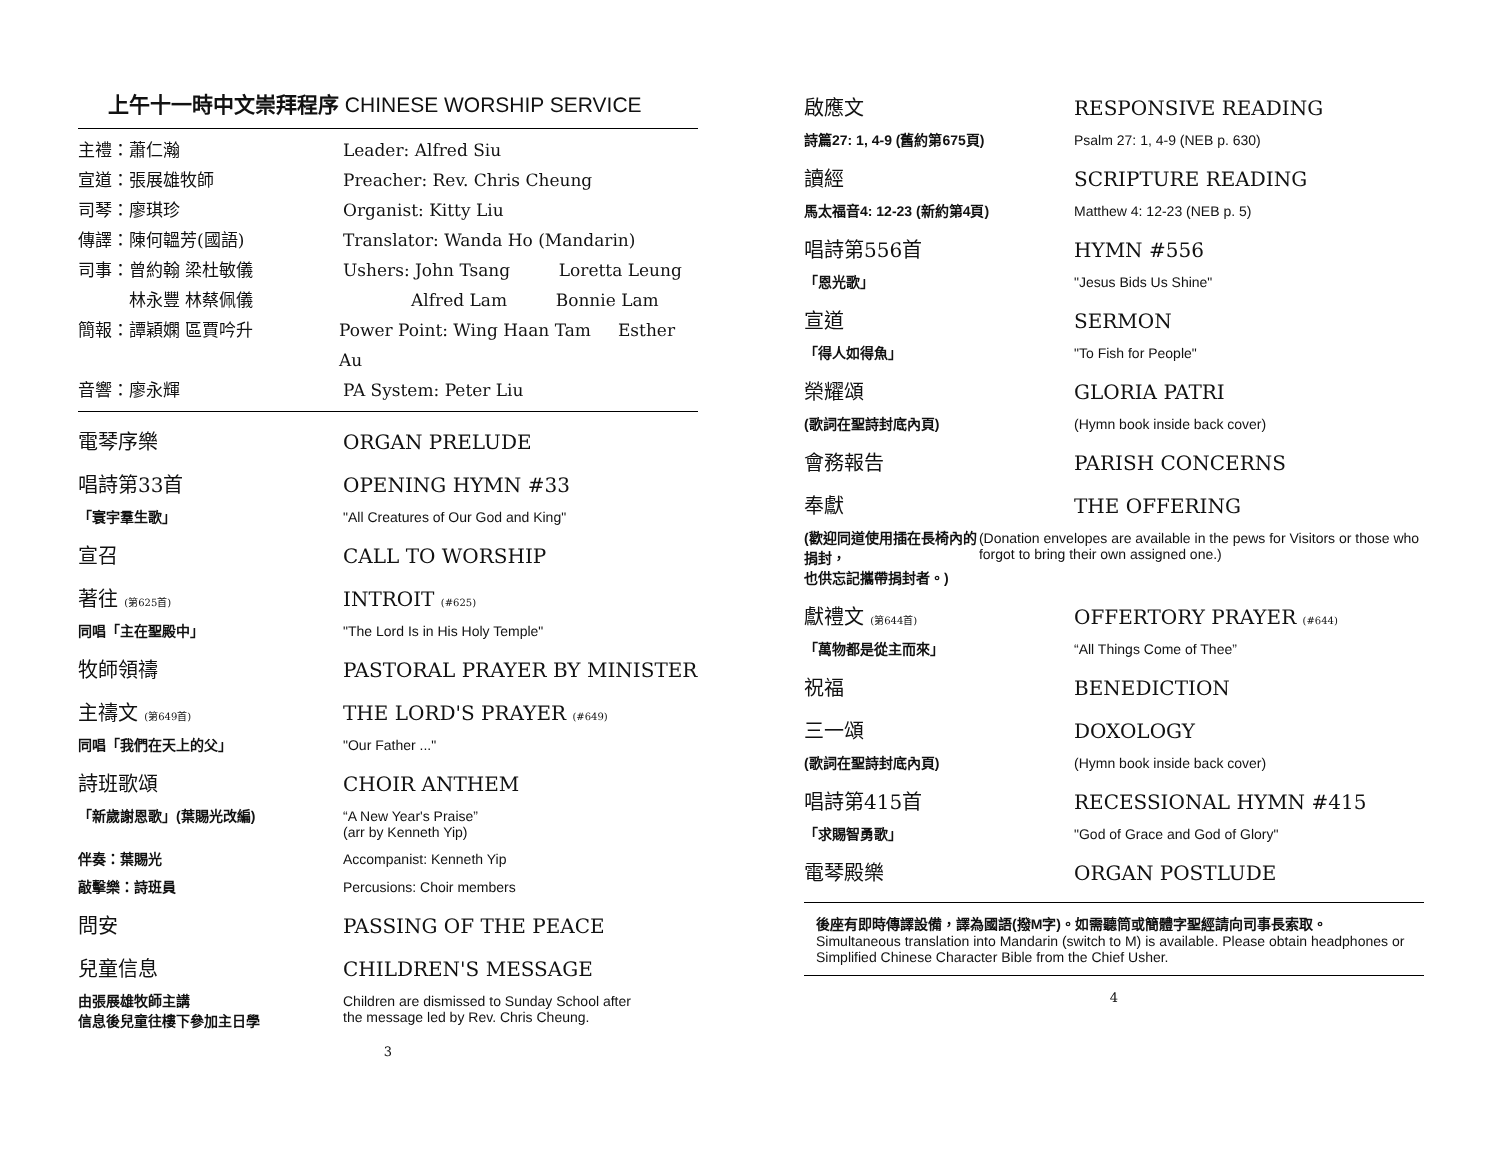上午十一時中文崇拜程序 CHINESE WORSHIP SERVICE
主禮：蕭仁瀚 Leader: Alfred Siu
宣道：張展雄牧師 Preacher: Rev. Chris Cheung
司琴：廖琪珍 Organist: Kitty Liu
傳譯：陳何韞芳(國語) Translator: Wanda Ho (Mandarin)
司事：曾約翰 梁杜敏儀 Ushers: John Tsang Loretta Leung
　　　林永豐 林蔡佩儀 　　　　Alfred Lam Bonnie Lam
簡報：譚穎嫻 區賈吟升 Power Point: Wing Haan Tam Esther Au
音響：廖永輝 PA System: Peter Liu
電琴序樂 ORGAN PRELUDE
唱詩第33首 OPENING HYMN #33
「寰宇羣生歌」 "All Creatures of Our God and King"
宣召 CALL TO WORSHIP
著往 (第625首)
INTROIT (#625)
同唱「主在聖殿中」 "The Lord Is in His Holy Temple"
牧師領禱 PASTORAL PRAYER BY MINISTER
主禱文 (第649首)
THE LORD'S PRAYER (#649)
同唱「我們在天上的父」 "Our Father ..."
詩班歌頌 CHOIR ANTHEM
「新歲謝恩歌」(葉賜光改編) “A New Year's Praise”
(arr by Kenneth Yip)
伴奏：葉賜光 Accompanist: Kenneth Yip
敲擊樂：詩班員 Percusions: Choir members
問安 PASSING OF THE PEACE
兒童信息 CHILDREN'S MESSAGE
由張展雄牧師主講
信息後兒童往樓下參加主日學
Children are dismissed to Sunday School after
the message led by Rev. Chris Cheung.
3
啟應文 RESPONSIVE READING
詩篇27: 1, 4-9 (舊約第675頁) Psalm 27: 1, 4-9 (NEB p. 630)
讀經 SCRIPTURE READING
馬太福音4: 12-23 (新約第4頁) Matthew 4: 12-23 (NEB p. 5)
唱詩第556首 HYMN #556
「恩光歌」 "Jesus Bids Us Shine"
宣道 SERMON
「得人如得魚」 "To Fish for People"
榮耀頌 GLORIA PATRI
(歌詞在聖詩封底內頁) (Hymn book inside back cover)
會務報告 PARISH CONCERNS
奉獻 THE OFFERING
(歡迎同道使用插在長椅內的捐封，
也供忘記攜帶捐封者。)
(Donation envelopes are available in the pews for Visitors or those who forgot to bring their own assigned one.)
獻禮文 (第644首)
OFFERTORY PRAYER (#644)
「萬物都是從主而來」 “All Things Come of Thee”
祝福 BENEDICTION
三一頌 DOXOLOGY
(歌詞在聖詩封底內頁) (Hymn book inside back cover)
唱詩第415首 RECESSIONAL HYMN #415
「求賜智勇歌」 "God of Grace and God of Glory"
電琴殿樂 ORGAN POSTLUDE
後座有即時傳譯設備，譯為國語(撥M字)。如需聽筒或簡體字聖經請向司事長索取。
Simultaneous translation into Mandarin (switch to M) is available. Please obtain headphones or Simplified Chinese Character Bible from the Chief Usher.
4